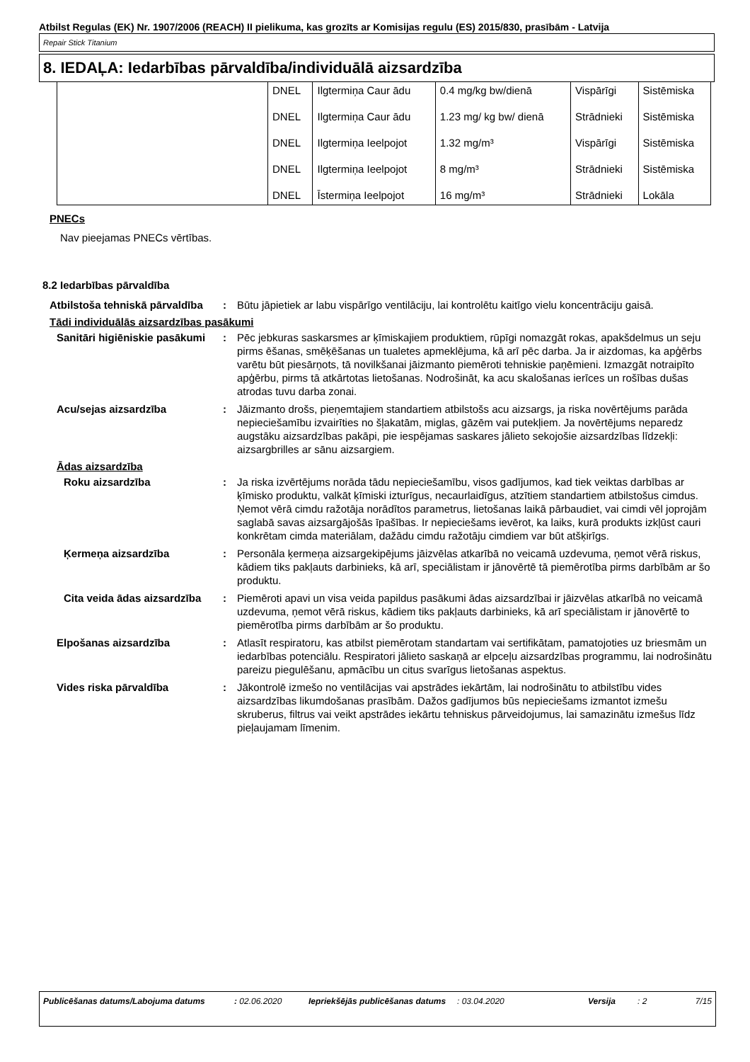Atbilst Regulas (EK) Nr. 1907/2006 (REACH) II pielikuma, kas grozīts ar Komisijas regulu (ES) 2015/830, prasībām - Latvija
Repair Stick Titanium
8. IEDAĻA: Iedarbības pārvaldība/individuālā aizsardzība
| | DNEL | Ilgtermiņa Caur ādu | 0.4 mg/kg bw/dienā | Vispārīgi | Sistēmiska |
| | DNEL | Ilgtermiņa Caur ādu | 1.23 mg/ kg bw/ dienā | Strādnieki | Sistēmiska |
| | DNEL | Ilgtermiņa Ieelpojot | 1.32 mg/m³ | Vispārīgi | Sistēmiska |
| | DNEL | Ilgtermiņa Ieelpojot | 8 mg/m³ | Strādnieki | Sistēmiska |
| | DNEL | Īstermiņa Ieelpojot | 16 mg/m³ | Strādnieki | Lokāla |
PNECs
Nav pieejamas PNECs vērtības.
8.2 Iedarbības pārvaldība
Atbilstoša tehniskā pārvaldība
: Būtu jāpietiek ar labu vispārīgo ventilāciju, lai kontrolētu kaitīgo vielu koncentrāciju gaisā.
Tādi individuālās aizsardzības pasākumi
Sanitāri higiēniskie pasākumi
: Pēc jebkuras saskarsmes ar ķīmiskajiem produktiem, rūpīgi nomazgāt rokas, apakšdelmus un seju pirms ēšanas, smēķēšanas un tualetes apmeklējuma, kā arī pēc darba. Ja ir aizdomas, ka apģērbs varētu būt piesārņots, tā novilkšanai jāizmanto piemēroti tehniskie paņēmieni. Izmazgāt notraipīto apģērbu, pirms tā atkārtotas lietošanas. Nodrošināt, ka acu skalošanas ierīces un rošības dušas atrodas tuvu darba zonai.
Acu/sejas aizsardzība : Jāizmanto drošs, pieņemtajiem standartiem atbilstošs acu aizsargs, ja riska novērtējums parāda nepieciešamību izvairīties no šļakatām, miglas, gāzēm vai putekļiem. Ja novērtējums neparedz augstāku aizsardzības pakāpi, pie iespējamas saskares jālieto sekojošie aizsardzības līdzekļi: aizsargbrilles ar sānu aizsargiem.
Ādas aizsardzība
Roku aizsardzība : Ja riska izvērtējums norāda tādu nepieciešamību, visos gadījumos, kad tiek veiktas darbības ar ķīmisko produktu, valkāt ķīmiski izturīgus, necaurlaidīgus, atzītiem standartiem atbilstošus cimdus. Ņemot vērā cimdu ražotāja norādītos parametrus, lietošanas laikā pārbaudiet, vai cimdi vēl joprojām saglabā savas aizsargājošās īpašības. Ir nepieciešams ievērot, ka laiks, kurā produkts izkļūst cauri konkrētam cimda materiālam, dažādu cimdu ražotāju cimdiem var būt atšķirīgs.
Ķermeņa aizsardzība : Personāla ķermeņa aizsargekipējums jāizvēlas atkarībā no veicamā uzdevuma, ņemot vērā riskus, kādiem tiks pakļauts darbinieks, kā arī, speciālistam ir jānovērtē tā piemērotība pirms darbībām ar šo produktu.
Cita veida ādas aizsardzība
: Piemēroti apavi un visa veida papildus pasākumi ādas aizsardzībai ir jāizvēlas atkarībā no veicamā uzdevuma, ņemot vērā riskus, kādiem tiks pakļauts darbinieks, kā arī speciālistam ir jānovērtē to piemērotība pirms darbībām ar šo produktu.
Elpošanas aizsardzība : Atlasīt respiratoru, kas atbilst piemērotam standartam vai sertifikātam, pamatojoties uz briesmām un iedarbības potenciālu. Respiratori jālieto saskaņā ar elpceļu aizsardzības programmu, lai nodrošinātu pareizu piegulēšanu, apmācību un citus svarīgus lietošanas aspektus.
Vides riska pārvaldība : Jākontrolē izmešo no ventilācijas vai apstrādes iekārtām, lai nodrošinātu to atbilstību vides aizsardzības likumdošanas prasībām. Dažos gadījumos būs nepieciešams izmantot izmešu skruberus, filtrus vai veikt apstrādes iekārtu tehniskus pārveidojumus, lai samazinātu izmešus līdz pieļaujamam līmenim.
Publicēšanas datums/Labojuma datums : 02.06.2020 Iepriekšējās publicēšanas datums
: 03.04.2020 Versija : 2 7/15